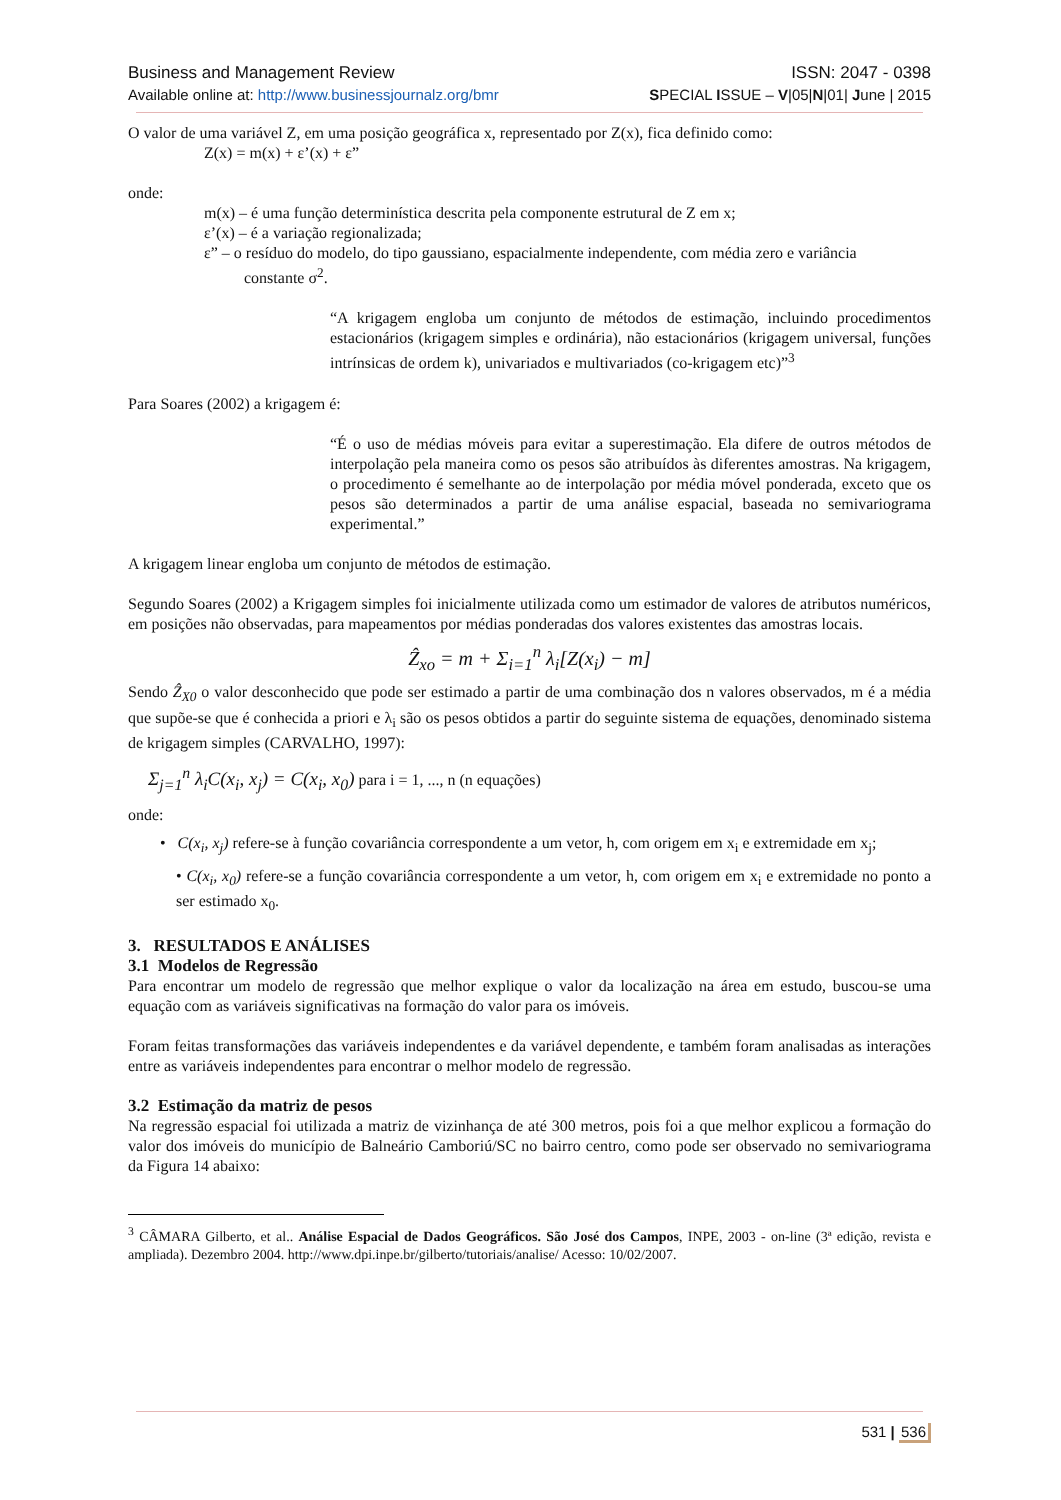Business and Management Review ISSN: 2047 - 0398
Available online at: http://www.businessjournalz.org/bmr SPECIAL ISSUE – V|05|N|01| June | 2015
O valor de uma variável Z, em uma posição geográfica x, representado por Z(x), fica definido como:
Z(x) = m(x) + ε’(x) + ε”
onde:
m(x) – é uma função determinística descrita pela componente estrutural de Z em x;
ε’(x) – é a variação regionalizada;
ε” – o resíduo do modelo, do tipo gaussiano, espacialmente independente, com média zero e variância
constante σ<sup>2</sup>.
“A krigagem engloba um conjunto de métodos de estimação, incluindo procedimentos estacionários (krigagem simples e ordinária), não estacionários (krigagem universal, funções intrínsicas de ordem k), univariados e multivariados (co-krigagem etc)”<sup>3</sup>
Para Soares (2002) a krigagem é:
“É o uso de médias móveis para evitar a superestimação. Ela difere de outros métodos de interpolação pela maneira como os pesos são atribuídos às diferentes amostras. Na krigagem, o procedimento é semelhante ao de interpolação por média móvel ponderada, exceto que os pesos são determinados a partir de uma análise espacial, baseada no semivariograma experimental.”
A krigagem linear engloba um conjunto de métodos de estimação.
Segundo Soares (2002) a Krigagem simples foi inicialmente utilizada como um estimador de valores de atributos numéricos, em posições não observadas, para mapeamentos por médias ponderadas dos valores existentes das amostras locais.
Ẑ<sub>xo</sub> = m + Σ<sub>i=1</sub><sup>n</sup> λ<sub>i</sub>[Z(x<sub>i</sub>) − m]
Sendo Ẑ<sub>X0</sub> o valor desconhecido que pode ser estimado a partir de uma combinação dos n valores observados, m é a média que supõe-se que é conhecida a priori e λ<sub>i</sub> são os pesos obtidos a partir do seguinte sistema de equações, denominado sistema de krigagem simples (CARVALHO, 1997):
Σ<sub>j=1</sub><sup>n</sup> λ<sub>i</sub>C(x<sub>i</sub>, x<sub>j</sub>) = C(x<sub>i</sub>, x<sub>0</sub>) para i = 1, ..., n (n equações)
onde:
• C(x<sub>i</sub>, x<sub>j</sub>) refere-se à função covariância correspondente a um vetor, h, com origem em x<sub>i</sub> e extremidade em x<sub>j</sub>;
• C(x<sub>i</sub>, x<sub>0</sub>) refere-se a função covariância correspondente a um vetor, h, com origem em x<sub>i</sub> e extremidade no ponto a ser estimado x<sub>0</sub>.
3. RESULTADOS E ANÁLISES
3.1 Modelos de Regressão
Para encontrar um modelo de regressão que melhor explique o valor da localização na área em estudo, buscou-se uma equação com as variáveis significativas na formação do valor para os imóveis.
Foram feitas transformações das variáveis independentes e da variável dependente, e também foram analisadas as interações entre as variáveis independentes para encontrar o melhor modelo de regressão.
3.2 Estimação da matriz de pesos
Na regressão espacial foi utilizada a matriz de vizinhança de até 300 metros, pois foi a que melhor explicou a formação do valor dos imóveis do município de Balneário Camboriú/SC no bairro centro, como pode ser observado no semivariograma da Figura 14 abaixo:
<sup>3</sup> CÂMARA Gilberto, et al.. Análise Espacial de Dados Geográficos. São José dos Campos, INPE, 2003 - on-line (3ª edição, revista e ampliada). Dezembro 2004. http://www.dpi.inpe.br/gilberto/tutoriais/analise/ Acesso: 10/02/2007.
531 | 536